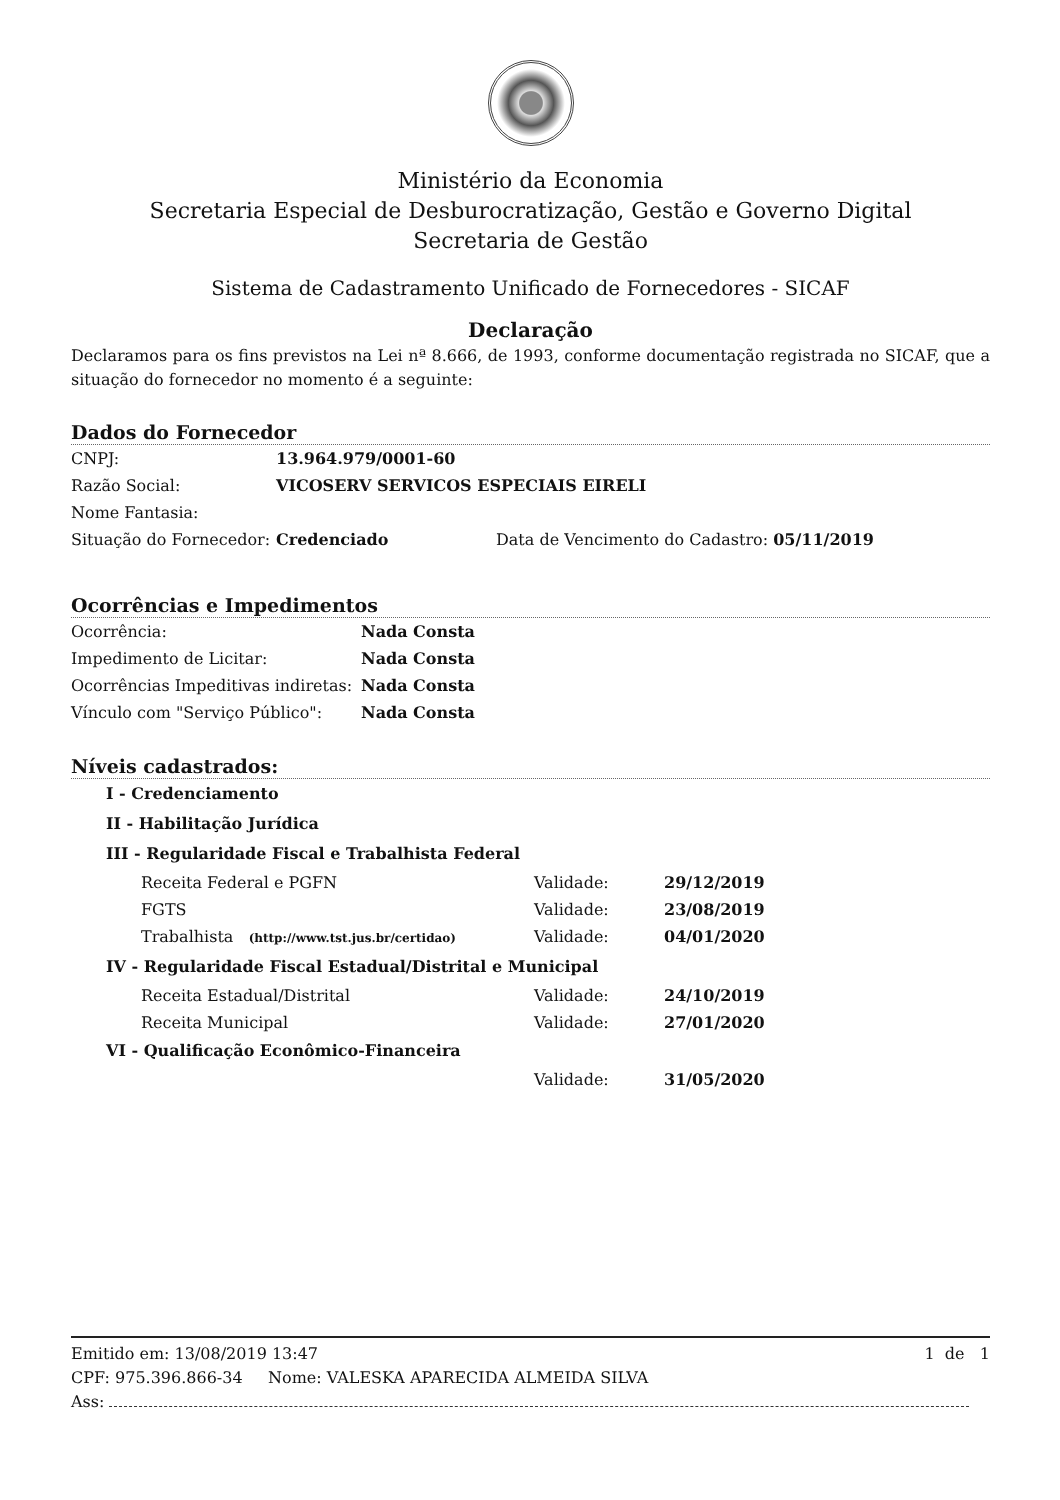Ministério da Economia
Secretaria Especial de Desburocratização, Gestão e Governo Digital
Secretaria de Gestão
Sistema de Cadastramento Unificado de Fornecedores - SICAF
Declaração
Declaramos para os fins previstos na Lei nª 8.666, de 1993, conforme documentação registrada no SICAF, que a situação do fornecedor no momento é a seguinte:
Dados do Fornecedor
CNPJ: 13.964.979/0001-60
Razão Social: VICOSERV SERVICOS ESPECIAIS EIRELI
Nome Fantasia:
Situação do Fornecedor: Credenciado Data de Vencimento do Cadastro: 05/11/2019
Ocorrências e Impedimentos
Ocorrência: Nada Consta
Impedimento de Licitar: Nada Consta
Ocorrências Impeditivas indiretas: Nada Consta
Vínculo com "Serviço Público": Nada Consta
Níveis cadastrados:
I - Credenciamento
II - Habilitação Jurídica
III - Regularidade Fiscal e Trabalhista Federal
Receita Federal e PGFN Validade: 29/12/2019
FGTS Validade: 23/08/2019
Trabalhista (http://www.tst.jus.br/certidao) Validade: 04/01/2020
IV - Regularidade Fiscal Estadual/Distrital e Municipal
Receita Estadual/Distrital Validade: 24/10/2019
Receita Municipal Validade: 27/01/2020
VI - Qualificação Econômico-Financeira
Validade: 31/05/2020
Emitido em: 13/08/2019 13:47 1 de 1
CPF: 975.396.866-34 Nome: VALESKA APARECIDA ALMEIDA SILVA
Ass: